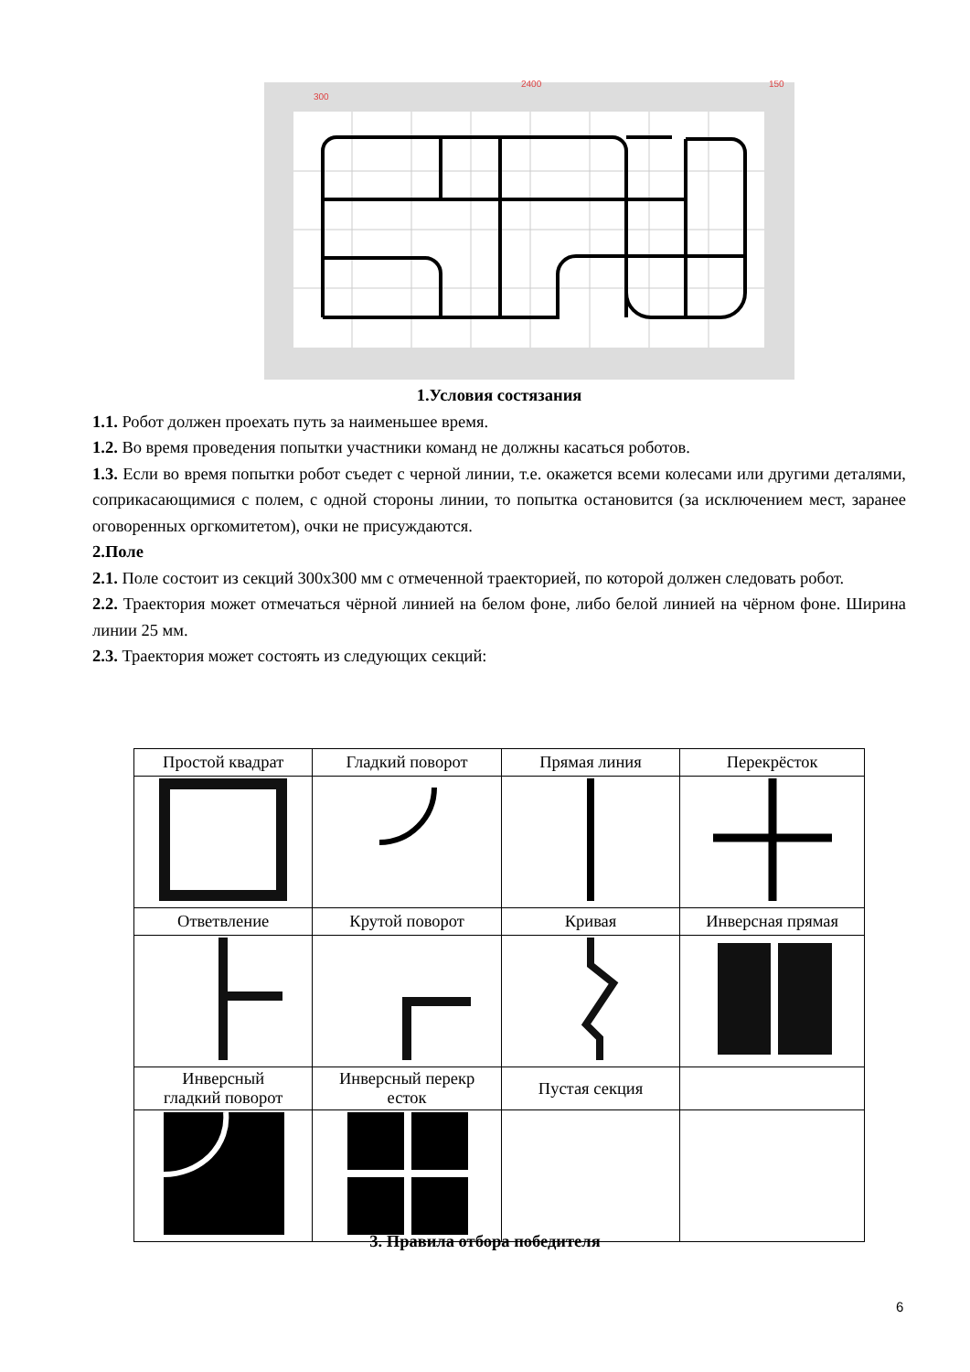2400
150
300
1.Условия состязания
1.1. Робот должен проехать путь за наименьшее время.
1.2. Во время проведения попытки участники команд не должны касаться роботов.
1.3. Если во время попытки робот съедет с черной линии, т.е. окажется всеми колесами или другими деталями, соприкасающимися с полем, с одной стороны линии, то попытка остановится (за исключением мест, заранее оговоренных оргкомитетом), очки не присуждаются.
2.Поле
2.1. Поле состоит из секций 300х300 мм с отмеченной траекторией, по которой должен следовать робот.
2.2. Траектория может отмечаться чёрной линией на белом фоне, либо белой линией на чёрном фоне. Ширина линии 25 мм.
2.3. Траектория может состоять из следующих секций:
| Простой квадрат | Гладкий поворот | Прямая линия | Перекрёсток |
| Ответвление | Крутой поворот | Кривая | Инверсная прямая |
| Инверсный гладкий поворот | Инверсный перекр есток | Пустая секция | |
3. Правила отбора победителя
6